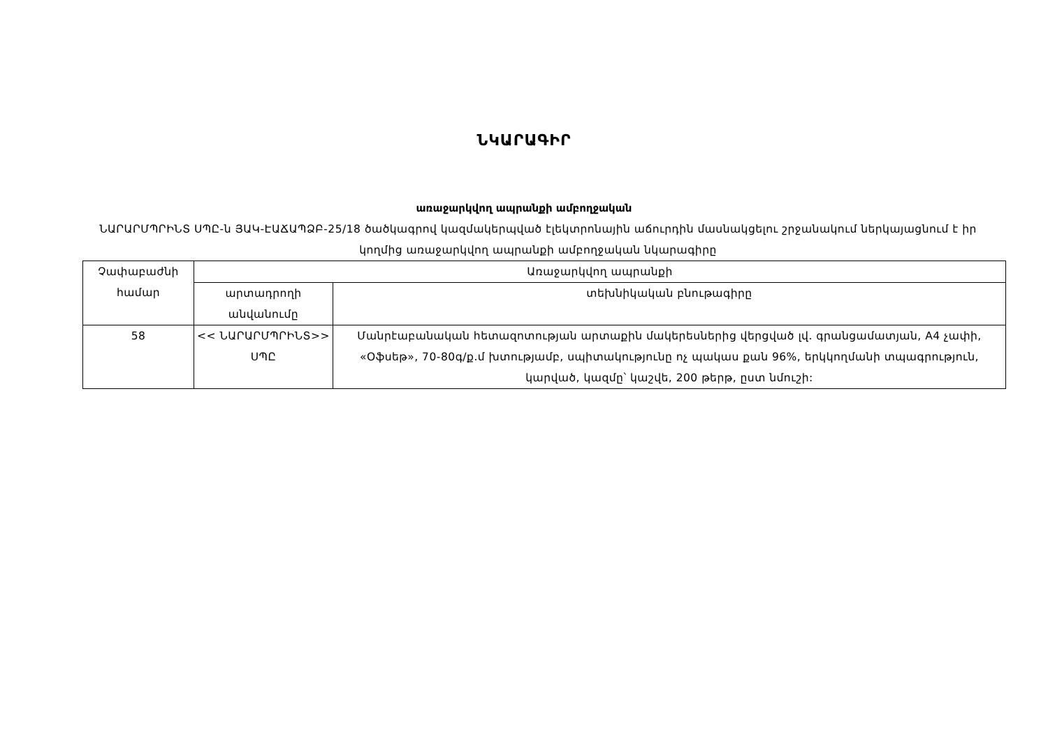ՆԿԱՐԱԳԻՐ
առաջարկվող ապրանքի ամբողջական
ՆԱՐԱՐՄՊՐԻՆՏ ՍՊԸ-ն ՅԱԿ-ԷԱՃԱՊՁԲ-25/18 ծածկագրով կազմակերպված էլեկտրոնային աճուրդին մասնակցելու շրջանակում ներկայացնում է իր կողմից առաջարկվող ապրանքի ամբողջական նկարագիրը
| Չափաբաժնի համար | Առաջարկվող ապրանքի | |
| --- | --- | --- |
| | արտադրողի անվանումը | տեխնիկական բնութագիրը |
| 58 | << ՆԱՐԱՐՄՊՐԻՆՏ>> ՍՊԸ | Մանրէաբանական հետազոտության արտաքին մակերեսներից վերցված լվ. գրանցամատյան, A4 չափի, «Օֆսեթ», 70-80գ/ք.մ խտությամբ, սպիտակությունը ոչ պակաս քան 96%, երկկողմանի տպագրություն, կարված, կազմը՝ կաշվե, 200 թերթ, ըստ նմուշի: |